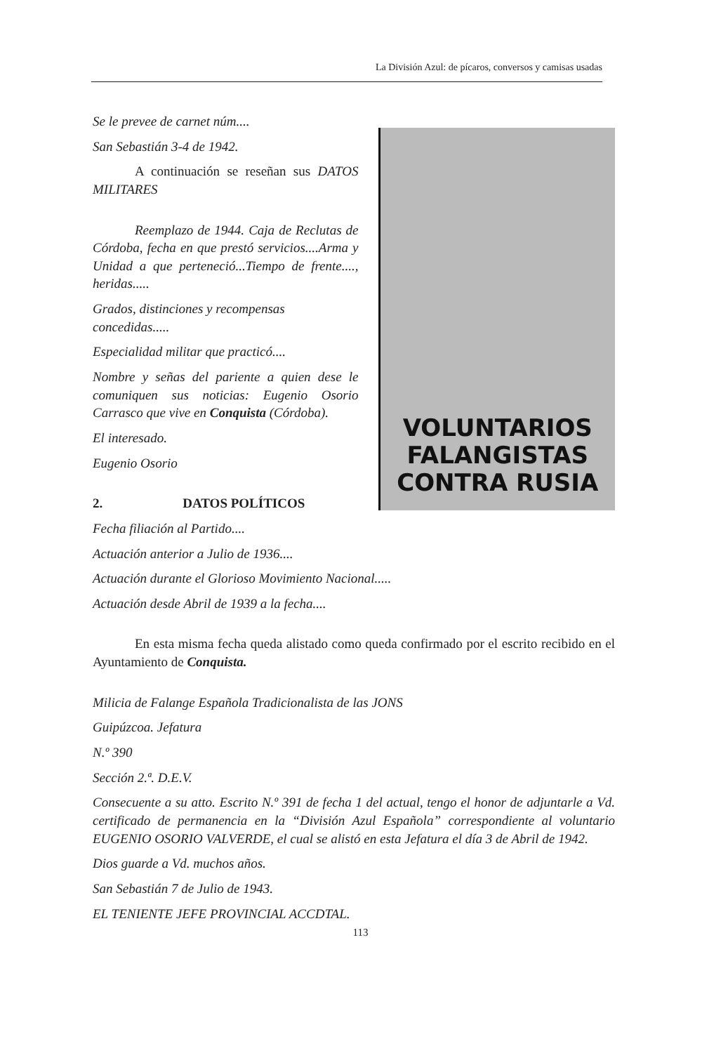La División Azul: de pícaros, conversos y camisas usadas
Se le prevee de carnet núm....
San Sebastián 3-4 de 1942.
A continuación se reseñan sus DATOS MILITARES
Reemplazo de 1944. Caja de Reclutas de Córdoba, fecha en que prestó servicios....Arma y Unidad a que perteneció...Tiempo de frente...., heridas.....
Grados, distinciones y recompensas concedidas.....
Especialidad militar que practicó....
Nombre y señas del pariente a quien dese le comuniquen sus noticias: Eugenio Osorio Carrasco que vive en Conquista (Córdoba).
El interesado.
Eugenio Osorio
2. DATOS POLÍTICOS
Fecha filiación al Partido....
VOLUNTARIOS
FALANGISTAS
CONTRA RUSIA
Actuación anterior a Julio de 1936....
Actuación durante el Glorioso Movimiento Nacional.....
Actuación desde Abril de 1939 a la fecha....
En esta misma fecha queda alistado como queda confirmado por el escrito recibido en el Ayuntamiento de Conquista.
Milicia de Falange Española Tradicionalista de las JONS
Guipúzcoa. Jefatura
N.º 390
Sección 2.ª. D.E.V.
Consecuente a su atto. Escrito N.º 391 de fecha 1 del actual, tengo el honor de adjuntarle a Vd. certificado de permanencia en la “División Azul Española” correspondiente al voluntario EUGENIO OSORIO VALVERDE, el cual se alistó en esta Jefatura el día 3 de Abril de 1942.
Dios guarde a Vd. muchos años.
San Sebastián 7 de Julio de 1943.
EL TENIENTE JEFE PROVINCIAL ACCDTAL.
113